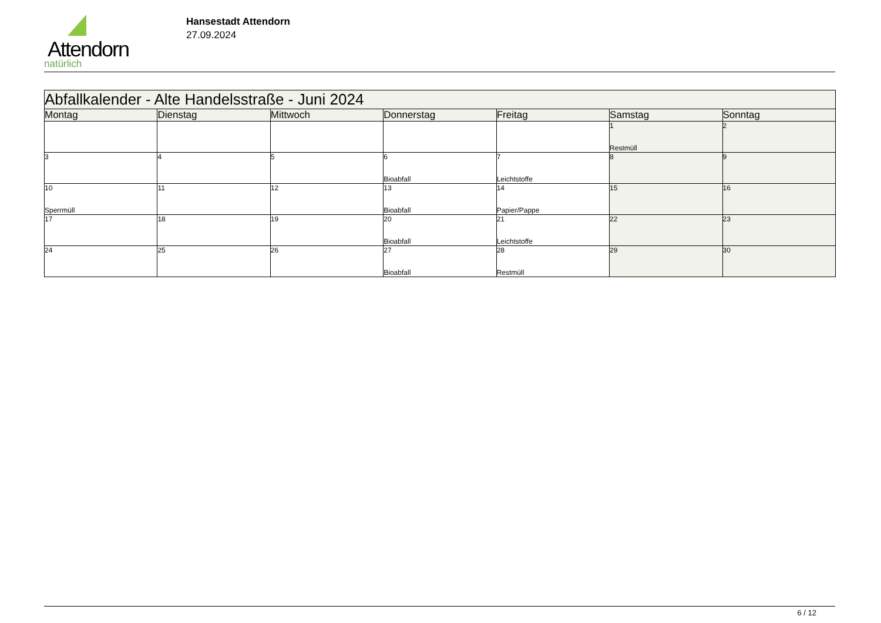Attendorn
natürlich
Hansestadt Attendorn
27.09.2024
| Abfallkalender - Alte Handelsstraße - Juni 2024 | | | | | | |
| --- | --- | --- | --- | --- | --- | --- |
| Montag | Dienstag | Mittwoch | Donnerstag | Freitag | Samstag | Sonntag |
| | | | | | 1 Restmüll | 2 |
| 3 | 4 | 5 | 6 Bioabfall | 7 Leichtstoffe | 8 | 9 |
| 10 Sperrmüll | 11 | 12 | 13 Bioabfall | 14 Papier/Pappe | 15 | 16 |
| 17 | 18 | 19 | 20 Bioabfall | 21 Leichtstoffe | 22 | 23 |
| 24 | 25 | 26 | 27 Bioabfall | 28 Restmüll | 29 | 30 |
6 / 12